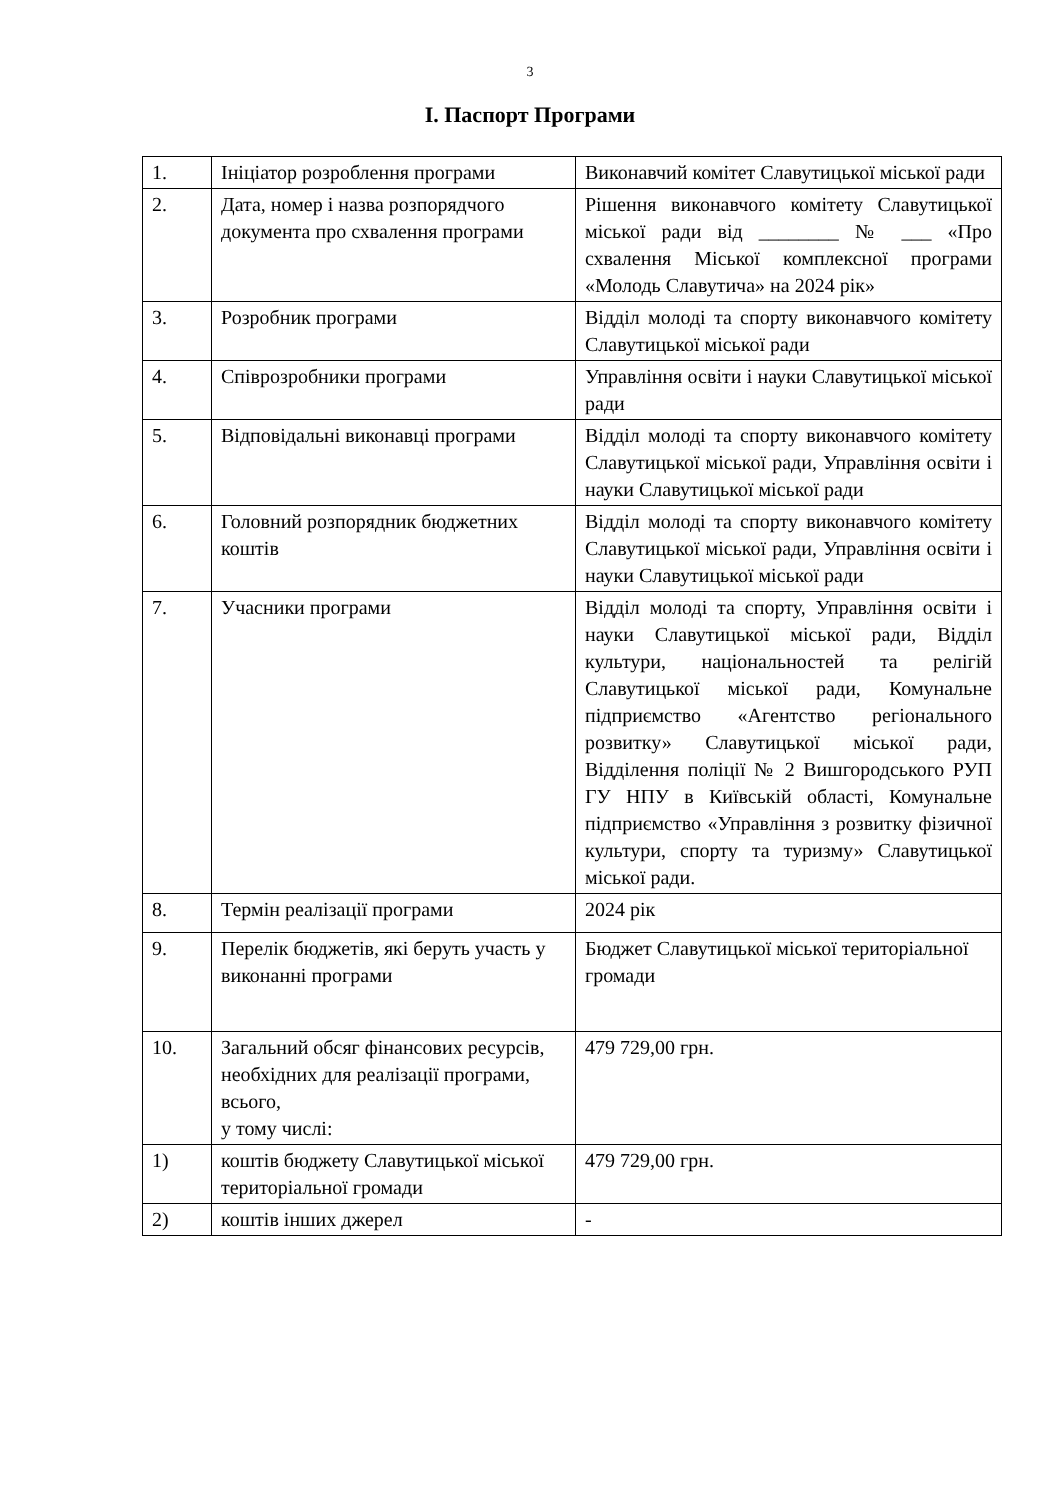3
І. Паспорт Програми
| 1. | Ініціатор розроблення програми | Виконавчий комітет Славутицької міської ради |
| 2. | Дата, номер і назва розпорядчого документа про схвалення програми | Рішення виконавчого комітету Славутицької міської ради від ________ № ___ «Про схвалення Міської комплексної програми «Молодь Славутича» на 2024 рік» |
| 3. | Розробник програми | Відділ молоді та спорту виконавчого комітету Славутицької міської ради |
| 4. | Співрозробники програми | Управління освіти і науки Славутицької міської ради |
| 5. | Відповідальні виконавці програми | Відділ молоді та спорту виконавчого комітету Славутицької міської ради, Управління освіти і науки Славутицької міської ради |
| 6. | Головний розпорядник бюджетних коштів | Відділ молоді та спорту виконавчого комітету Славутицької міської ради, Управління освіти і науки Славутицької міської ради |
| 7. | Учасники програми | Відділ молоді та спорту, Управління освіти і науки Славутицької міської ради, Відділ культури, національностей та релігій Славутицької міської ради, Комунальне підприємство «Агентство регіонального розвитку» Славутицької міської ради, Відділення поліції № 2 Вишгородського РУП ГУ НПУ в Київській області, Комунальне підприємство «Управління з розвитку фізичної культури, спорту та туризму» Славутицької міської ради. |
| 8. | Термін реалізації програми | 2024 рік |
| 9. | Перелік бюджетів, які беруть участь у виконанні програми | Бюджет Славутицької міської територіальної громади |
| 10. | Загальний обсяг фінансових ресурсів, необхідних для реалізації програми, всього, у тому числі: | 479 729,00 грн. |
| 1) | коштів бюджету Славутицької міської територіальної громади | 479 729,00 грн. |
| 2) | коштів інших джерел | - |